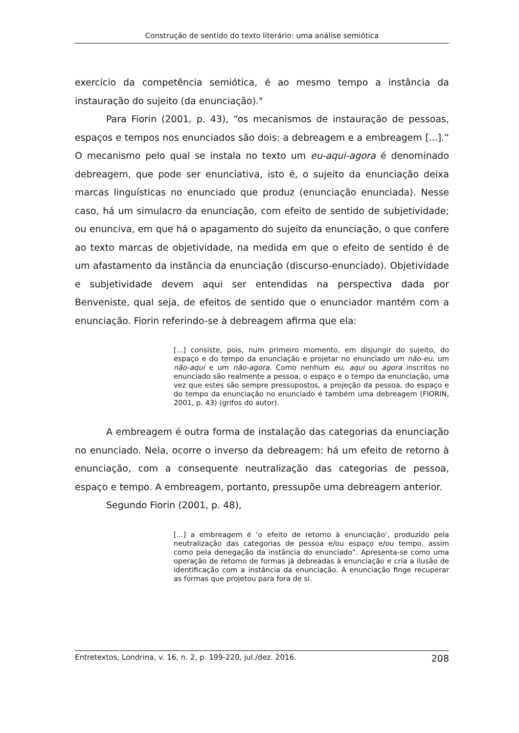Construção de sentido do texto literário: uma análise semiótica
exercício da competência semiótica, é ao mesmo tempo a instância da instauração do sujeito (da enunciação)."
Para Fiorin (2001, p. 43), “os mecanismos de instauração de pessoas, espaços e tempos nos enunciados são dois: a debreagem e a embreagem [...].” O mecanismo pelo qual se instala no texto um eu-aqui-agora é denominado debreagem, que pode ser enunciativa, isto é, o sujeito da enunciação deixa marcas linguísticas no enunciado que produz (enunciação enunciada). Nesse caso, há um simulacro da enunciação, com efeito de sentido de subjetividade; ou enunciva, em que há o apagamento do sujeito da enunciação, o que confere ao texto marcas de objetividade, na medida em que o efeito de sentido é de um afastamento da instância da enunciação (discurso-enunciado). Objetividade e subjetividade devem aqui ser entendidas na perspectiva dada por Benveniste, qual seja, de efeitos de sentido que o enunciador mantém com a enunciação. Fiorin referindo-se à debreagem afirma que ela:
[...] consiste, pois, num primeiro momento, em disjungir do sujeito, do espaço e do tempo da enunciação e projetar no enunciado um não-eu, um não-aqui e um não-agora. Como nenhum eu, aqui ou agora inscritos no enunciado são realmente a pessoa, o espaço e o tempo da enunciação, uma vez que estes são sempre pressupostos, a projeção da pessoa, do espaço e do tempo da enunciação no enunciado é também uma debreagem (FIORIN, 2001, p. 43) (grifos do autor).
A embreagem é outra forma de instalação das categorias da enunciação no enunciado. Nela, ocorre o inverso da debreagem: há um efeito de retorno à enunciação, com a consequente neutralização das categorias de pessoa, espaço e tempo. A embreagem, portanto, pressupõe uma debreagem anterior.
Segundo Fiorin (2001, p. 48),
[...] a embreagem é ‘o efeito de retorno à enunciação’, produzido pela neutralização das categorias de pessoa e/ou espaço e/ou tempo, assim como pela denegação da instância do enunciado”. Apresenta-se como uma operação de retorno de formas já debreadas à enunciação e cria a ilusão de identificação com a instância da enunciação. A enunciação finge recuperar as formas que projetou para fora de si.
Entretextos, Londrina, v. 16, n. 2, p. 199-220, jul./dez. 2016. 208